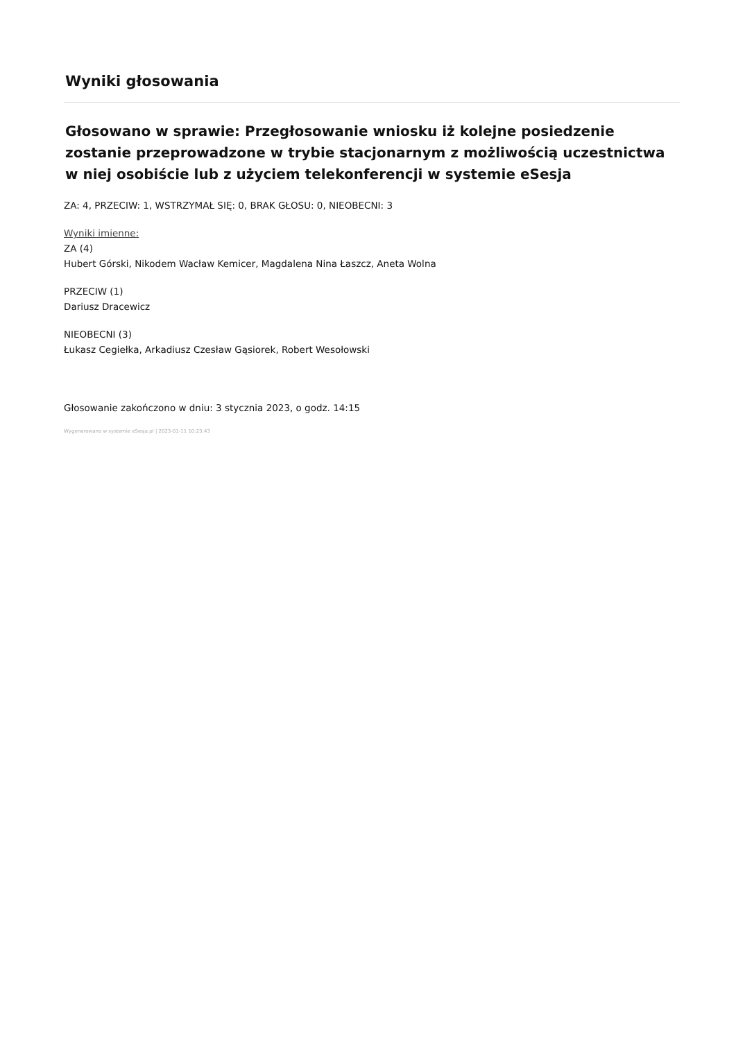Wyniki głosowania
Głosowano w sprawie: Przegłosowanie wniosku iż kolejne posiedzenie zostanie przeprowadzone w trybie stacjonarnym z możliwością uczestnictwa w niej osobiście lub z użyciem telekonferencji w systemie eSesja
ZA: 4, PRZECIW: 1, WSTRZYMAŁ SIĘ: 0, BRAK GŁOSU: 0, NIEOBECNI: 3
Wyniki imienne:
ZA (4)
Hubert Górski, Nikodem Wacław Kemicer, Magdalena Nina Łaszcz, Aneta Wolna
PRZECIW (1)
Dariusz Dracewicz
NIEOBECNI (3)
Łukasz Cegiełka, Arkadiusz Czesław Gąsiorek, Robert Wesołowski
Głosowanie zakończono w dniu: 3 stycznia 2023, o godz. 14:15
Wygenerowano w systemie eSesja.pl | 2023-01-11 10:23:43